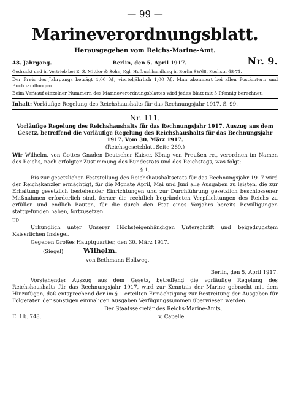— 99 —
Marineverordnungsblatt.
Herausgegeben vom Reichs-Marine-Amt.
48. Jahrgang. Berlin, den 5. April 1917. Nr. 9.
Gedruckt und in Vertrieb bei E. S. Mittler & Sohn, Kgl. Hofbuchhandlung in Berlin SW68, Kochstr. 68-71.
Der Preis des Jahrgangs beträgt 4,00 ℳ, vierteljährlich 1,00 ℳ. Man abonniert bei allen Postämtern und Buchhandlungen.
Beim Verkauf einzelner Nummern des Marineverordnungsblattes wird jedes Blatt mit 5 Pfennig berechnet.
Inhalt: Vorläufige Regelung des Reichshaushalts für das Rechnungsjahr 1917. S. 99.
Nr. 111.
Vorläufige Regelung des Reichshaushalts für das Rechnungsjahr 1917. Auszug aus dem Gesetz, betreffend die vorläufige Regelung des Reichshaushalts für das Rechnungsjahr 1917. Vom 30. März 1917.
(Reichsgesetzblatt Seite 289.)
Wir Wilhelm, von Gottes Gnaden Deutscher Kaiser, König von Preußen rc., verordnen im Namen des Reichs, nach erfolgter Zustimmung des Bundesrats und des Reichstags, was folgt:
§ 1.
Bis zur gesetzlichen Feststellung des Reichshaushaltsetats für das Rechnungsjahr 1917 wird der Reichskanzler ermächtigt, für die Monate April, Mai und Juni alle Ausgaben zu leisten, die zur Erhaltung gesetzlich bestehender Einrichtungen und zur Durchführung gesetzlich beschlossener Maßnahmen erforderlich sind, ferner die rechtlich begründeten Verpflichtungen des Reichs zu erfüllen und endlich Bauten, für die durch den Etat eines Vorjahrs bereits Bewilligungen stattgefunden haben, fortzusetzen.
pp.
Urkundlich unter Unserer Höchsteigenhändigen Unterschrift und beigedrucktem Kaiserlichen Insiegel.
Gegeben Großes Hauptquartier, den 30. März 1917.
(Siegel) Wilhelm.
von Bethmann Hollweg.
Berlin, den 5. April 1917.
Vorstehender Auszug aus dem Gesetz, betreffend die vorläufige Regelung des Reichshaushalts für das Rechnungsjahr 1917, wird zur Kenntnis der Marine gebracht mit dem Hinzufügen, daß entsprechend der im § 1 erteilten Ermächtigung zur Bestreitung der Ausgaben für Folgeraten der sonstigen einmaligen Ausgaben Verfügungssummen überwiesen werden.
Der Staatssekretär des Reichs-Marine-Amts.
E. I b. 748. v. Capelle.